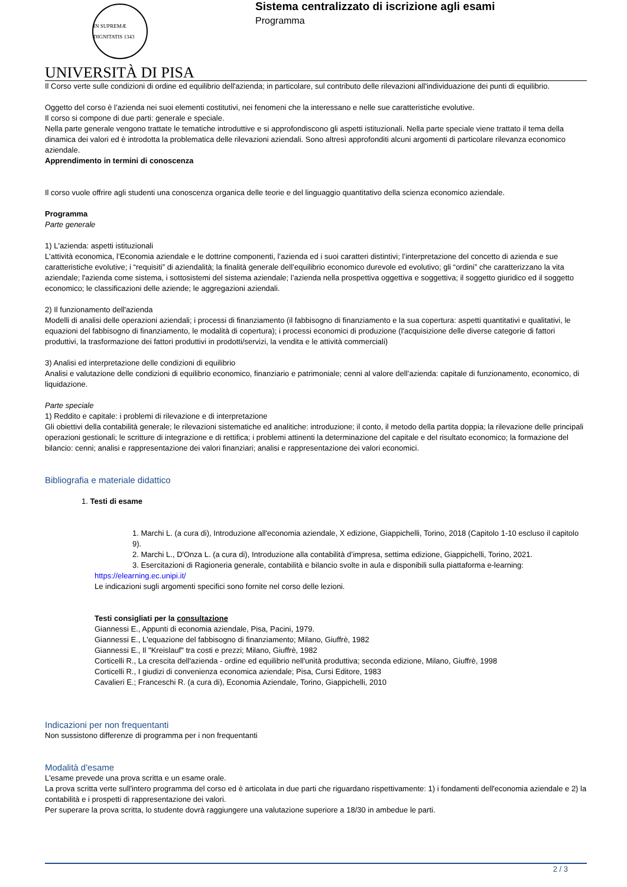IN SUPREMÆ DIGNITATIS 1343
UNIVERSITÀ DI PISA
Sistema centralizzato di iscrizione agli esami
Programma
Il Corso verte sulle condizioni di ordine ed equilibrio dell'azienda; in particolare, sul contributo delle rilevazioni all'individuazione dei punti di equilibrio.
Oggetto del corso è l’azienda nei suoi elementi costitutivi, nei fenomeni che la interessano e nelle sue caratteristiche evolutive.
Il corso si compone di due parti: generale e speciale.
Nella parte generale vengono trattate le tematiche introduttive e si approfondiscono gli aspetti istituzionali. Nella parte speciale viene trattato il tema della dinamica dei valori ed è introdotta la problematica delle rilevazioni aziendali. Sono altresì approfonditi alcuni argomenti di particolare rilevanza economico aziendale.
Apprendimento in termini di conoscenza
Il corso vuole offrire agli studenti una conoscenza organica delle teorie e del linguaggio quantitativo della scienza economico aziendale.
Programma
Parte generale
1) L'azienda: aspetti istituzionali
L'attività economica, l’Economia aziendale e le dottrine componenti, l’azienda ed i suoi caratteri distintivi; l’interpretazione del concetto di azienda e sue caratteristiche evolutive; i “requisiti” di aziendalità; la finalità generale dell’equilibrio economico durevole ed evolutivo; gli “ordini” che caratterizzano la vita aziendale; l'azienda come sistema, i sottosistemi del sistema aziendale; l’azienda nella prospettiva oggettiva e soggettiva; il soggetto giuridico ed il soggetto economico; le classificazioni delle aziende; le aggregazioni aziendali.
2) Il funzionamento dell'azienda
Modelli di analisi delle operazioni aziendali; i processi di finanziamento (il fabbisogno di finanziamento e la sua copertura: aspetti quantitativi e qualitativi, le equazioni del fabbisogno di finanziamento, le modalità di copertura); i processi economici di produzione (l'acquisizione delle diverse categorie di fattori produttivi, la trasformazione dei fattori produttivi in prodotti/servizi, la vendita e le attività commerciali)
3) Analisi ed interpretazione delle condizioni di equilibrio
Analisi e valutazione delle condizioni di equilibrio economico, finanziario e patrimoniale; cenni al valore dell’azienda: capitale di funzionamento, economico, di liquidazione.
Parte speciale
1) Reddito e capitale: i problemi di rilevazione e di interpretazione
Gli obiettivi della contabilità generale; le rilevazioni sistematiche ed analitiche: introduzione; il conto, il metodo della partita doppia; la rilevazione delle principali operazioni gestionali; le scritture di integrazione e di rettifica; i problemi attinenti la determinazione del capitale e del risultato economico; la formazione del bilancio: cenni; analisi e rappresentazione dei valori finanziari; analisi e rappresentazione dei valori economici.
Bibliografia e materiale didattico
1. Testi di esame
1. Marchi L. (a cura di), Introduzione all'economia aziendale, X edizione, Giappichelli, Torino, 2018 (Capitolo 1-10 escluso il capitolo 9).
2. Marchi L., D'Onza L. (a cura di), Introduzione alla contabilità d’impresa, settima edizione, Giappichelli, Torino, 2021.
3. Esercitazioni di Ragioneria generale, contabilità e bilancio svolte in aula e disponibili sulla piattaforma e-learning:
https://elearning.ec.unipi.it/
Le indicazioni sugli argomenti specifici sono fornite nel corso delle lezioni.
Testi consigliati per la consultazione
Giannessi E., Appunti di economia aziendale, Pisa, Pacini, 1979.
Giannessi E., L'equazione del fabbisogno di finanziamento; Milano, Giuffrè, 1982
Giannessi E., Il "Kreislauf" tra costi e prezzi; Milano, Giuffrè, 1982
Corticelli R., La crescita dell'azienda - ordine ed equilibrio nell'unità produttiva; seconda edizione, Milano, Giuffrè, 1998
Corticelli R., I giudizi di convenienza economica aziendale; Pisa, Cursi Editore, 1983
Cavalieri E.; Franceschi R. (a cura di), Economia Aziendale, Torino, Giappichelli, 2010
Indicazioni per non frequentanti
Non sussistono differenze di programma per i non frequentanti
Modalità d'esame
L'esame prevede una prova scritta e un esame orale.
La prova scritta verte sull'intero programma del corso ed è articolata in due parti che riguardano rispettivamente: 1) i fondamenti dell'economia aziendale e 2) la contabilità e i prospetti di rappresentazione dei valori.
Per superare la prova scritta, lo studente dovrà raggiungere una valutazione superiore a 18/30 in ambedue le parti.
2 / 3